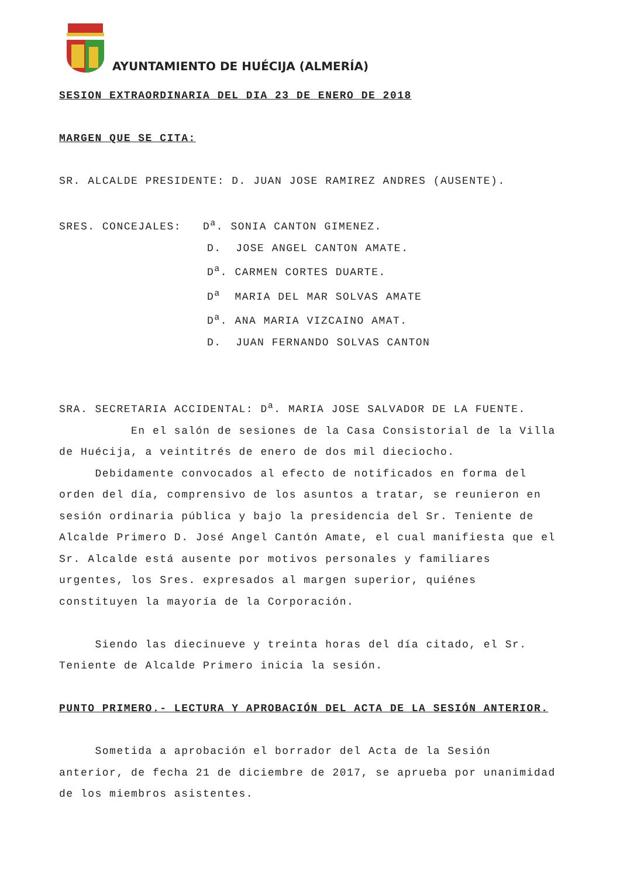AYUNTAMIENTO DE HUÉCIJA (ALMERÍA)
SESION EXTRAORDINARIA DEL DIA 23 DE ENERO DE 2018
MARGEN QUE SE CITA:
SR. ALCALDE PRESIDENTE: D. JUAN JOSE RAMIREZ ANDRES (AUSENTE).
SRES. CONCEJALES: D<sup>a</sup>. SONIA CANTON GIMENEZ.
D. JOSE ANGEL CANTON AMATE.
D<sup>a</sup>. CARMEN CORTES DUARTE.
D<sup>a</sup> MARIA DEL MAR SOLVAS AMATE
D<sup>a</sup>. ANA MARIA VIZCAINO AMAT.
D. JUAN FERNANDO SOLVAS CANTON
SRA. SECRETARIA ACCIDENTAL: D<sup>a</sup>. MARIA JOSE SALVADOR DE LA FUENTE.
En el salón de sesiones de la Casa Consistorial de la Villa de Huécija, a veintitrés de enero de dos mil dieciocho.
Debidamente convocados al efecto de notificados en forma del orden del día, comprensivo de los asuntos a tratar, se reunieron en sesión ordinaria pública y bajo la presidencia del Sr. Teniente de Alcalde Primero D. José Angel Cantón Amate, el cual manifiesta que el Sr. Alcalde está ausente por motivos personales y familiares urgentes, los Sres. expresados al margen superior, quiénes constituyen la mayoría de la Corporación.
Siendo las diecinueve y treinta horas del día citado, el Sr. Teniente de Alcalde Primero inicia la sesión.
PUNTO PRIMERO.- LECTURA Y APROBACIÓN DEL ACTA DE LA SESIÓN ANTERIOR.
Sometida a aprobación el borrador del Acta de la Sesión anterior, de fecha 21 de diciembre de 2017, se aprueba por unanimidad de los miembros asistentes.